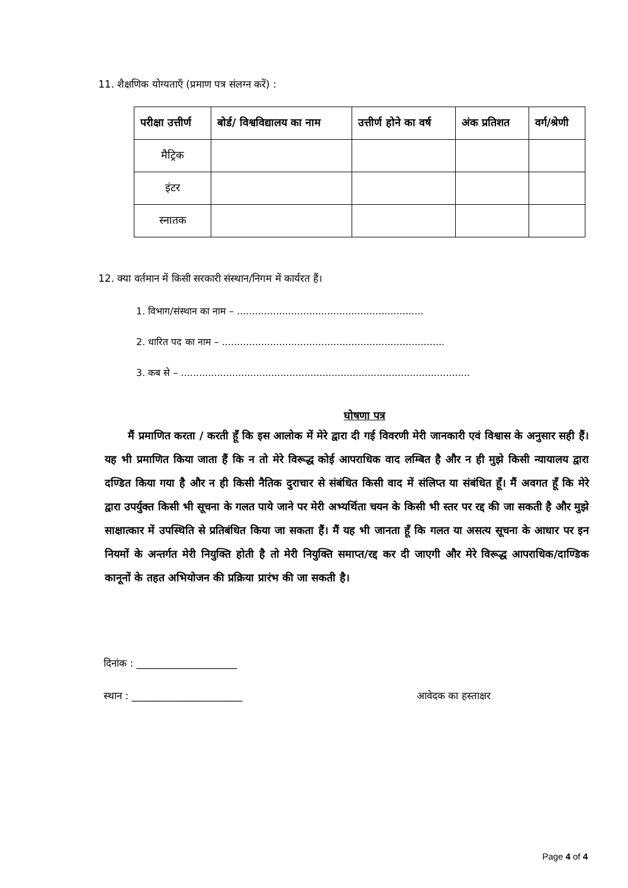11. शैक्षणिक योग्यताएँ (प्रमाण पत्र संलग्न करें) :
| परीक्षा उत्तीर्ण | बोर्ड/ विश्वविद्यालय का नाम | उत्तीर्ण होने का वर्ष | अंक प्रतिशत | वर्ग/श्रेणी |
| --- | --- | --- | --- | --- |
| मैट्रिक | | | | |
| इंटर | | | | |
| स्नातक | | | | |
12. क्या वर्तमान में किसी सरकारी संस्थान/निगम में कार्यरत हैं।
1. विभाग/संस्थान का नाम – ..............................................................
2. धारित पद का नाम – ..........................................................................
3. कब से – ................................................................................................
घोषणा पत्र
मैं प्रमाणित करता / करती हूँ कि इस आलोक में मेरे द्वारा दी गई विवरणी मेरी जानकारी एवं विश्वास के अनुसार सही हैं। यह भी प्रमाणित किया जाता हैं कि न तो मेरे विरूद्ध कोई आपराधिक वाद लम्बित है और न ही मुझे किसी न्यायालय द्वारा दण्डित किया गया है और न ही किसी नैतिक दुराचार से संबंधित किसी वाद में संलिप्त या संबंधित हूँ। मैं अवगत हूँ कि मेरे द्वारा उपर्युक्त किसी भी सूचना के गलत पाये जाने पर मेरी अभ्यर्थिता चयन के किसी भी स्तर पर रद्द की जा सकती है और मुझे साक्षात्कार में उपस्थिति से प्रतिबंधित किया जा सकता हैं। मैं यह भी जानता हूँ कि गलत या असत्य सूचना के आधार पर इन नियमों के अन्तर्गत मेरी नियुक्ति होती है तो मेरी नियुक्ति समाप्त/रद्द कर दी जाएगी और मेरे विरूद्ध आपराधिक/दाण्डिक कानूनों के तहत अभियोजन की प्रक्रिया प्रारंभ की जा सकती है।
दिनांक : ____________________
स्थान : ______________________ आवेदक का हस्ताक्षर
Page 4 of 4